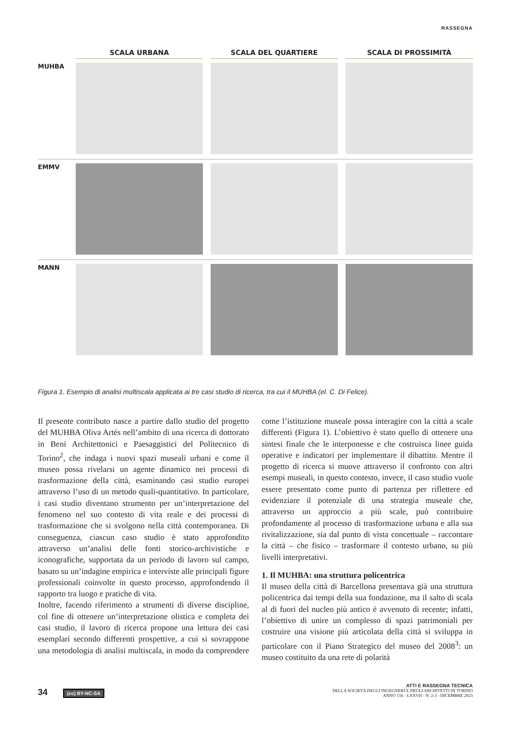RASSEGNA
SCALA URBANA
SCALA DEL QUARTIERE
SCALA DI PROSSIMITÀ
MUHBA
EMMV
MANN
Figura 1. Esempio di analisi multiscala applicata ai tre casi studio di ricerca, tra cui il MUHBA (el. C. Di Felice).
Il presente contributo nasce a partire dallo studio del progetto del MUHBA Oliva Artés nell’ambito di una ricerca di dottorato in Beni Architettonici e Paesaggistici del Politecnico di Torino<sup>2</sup>, che indaga i nuovi spazi museali urbani e come il museo possa rivelarsi un agente dinamico nei processi di trasformazione della città, esaminando casi studio europei attraverso l’uso di un metodo quali-quantitativo. In particolare, i casi studio diventano strumento per un’interpretazione del fenomeno nel suo contesto di vita reale e dei processi di trasformazione che si svolgono nella città contemporanea. Di conseguenza, ciascun caso studio è stato approfondito attraverso un’analisi delle fonti storico-archivistiche e iconografiche, supportata da un periodo di lavoro sul campo, basato su un’indagine empirica e interviste alle principali figure professionali coinvolte in questo processo, approfondendo il rapporto tra luogo e pratiche di vita.
Inoltre, facendo riferimento a strumenti di diverse discipline, col fine di ottenere un’interpretazione olistica e completa dei casi studio, il lavoro di ricerca propone una lettura dei casi esemplari secondo differenti prospettive, a cui si sovrappone una metodologia di analisi multiscala, in modo da comprendere come l’istituzione museale possa interagire con la città a scale differenti (Figura 1). L’obiettivo è stato quello di ottenere una sintesi finale che le interponesse e che costruisca linee guida operative e indicatori per implementare il dibattito. Mentre il progetto di ricerca si muove attraverso il confronto con altri esempi museali, in questo contesto, invece, il caso studio vuole essere presentato come punto di partenza per riflettere ed evidenziare il potenziale di una strategia museale che, attraverso un approccio a più scale, può contribuire profondamente al processo di trasformazione urbana e alla sua rivitalizzazione, sia dal punto di vista concettuale – raccontare la città – che fisico – trasformare il contesto urbano, su più livelli interpretativi.
1. Il MUHBA: una struttura policentrica
Il museo della città di Barcellona presentava già una struttura policentrica dai tempi della sua fondazione, ma il salto di scala al di fuori del nucleo più antico è avvenuto di recente; infatti, l’obiettivo di unire un complesso di spazi patrimoniali per costruire una visione più articolata della città si sviluppa in particolare con il Piano Strategico del museo del 2008<sup>3</sup>: un museo costituito da una rete di polarità
34 (cc) BY-NC-SA
ATTI E RASSEGNA TECNICA
DELLA SOCIETÀ DEGLI INGEGNERI E DEGLI ARCHITETTI IN TORINO
ANNO 156 - LXXVII - N. 2-3 - DICEMBRE 2023